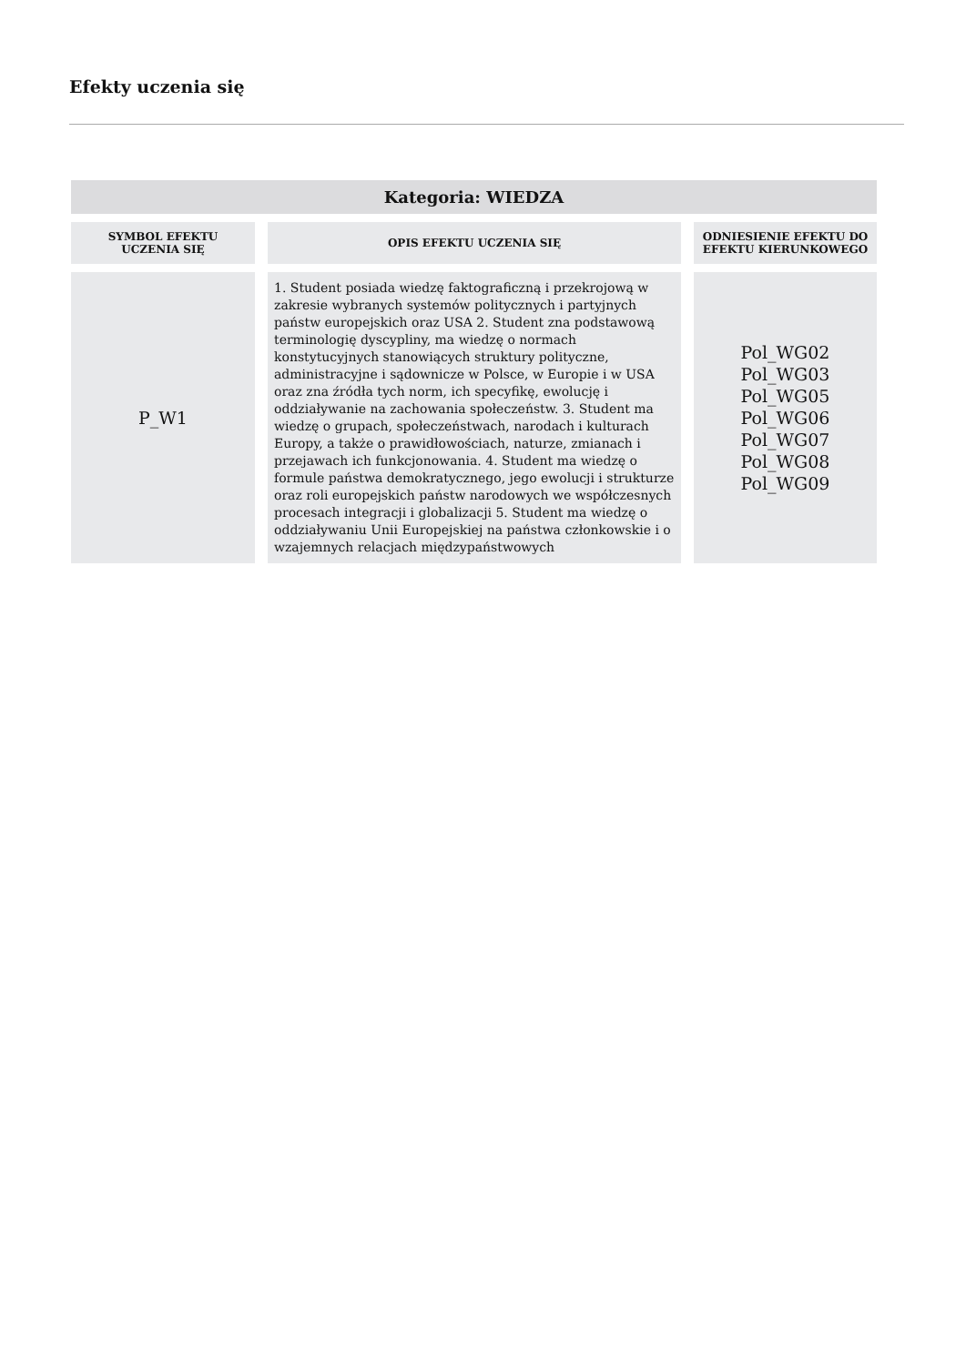Efekty uczenia się
| Kategoria: WIEDZA | | |
| SYMBOL EFEKTU UCZENIA SIĘ | OPIS EFEKTU UCZENIA SIĘ | ODNIESIENIE EFEKTU DO EFEKTU KIERUNKOWEGO |
| P_W1 | 1. Student posiada wiedzę faktograficzną i przekrojową w zakresie wybranych systemów politycznych i partyjnych państw europejskich oraz USA 2. Student zna podstawową terminologię dyscypliny, ma wiedzę o normach konstytucyjnych stanowiących struktury polityczne, administracyjne i sądownicze w Polsce, w Europie i w USA oraz zna źródła tych norm, ich specyfikę, ewolucję i oddziaływanie na zachowania społeczeństw. 3. Student ma wiedzę o grupach, społeczeństwach, narodach i kulturach Europy, a także o prawidłowościach, naturze, zmianach i przejawach ich funkcjonowania. 4. Student ma wiedzę o formule państwa demokratycznego, jego ewolucji i strukturze oraz roli europejskich państw narodowych we współczesnych procesach integracji i globalizacji 5. Student ma wiedzę o oddziaływaniu Unii Europejskiej na państwa członkowskie i o wzajemnych relacjach międzypaństwowych | Pol_WG02 Pol_WG03 Pol_WG05 Pol_WG06 Pol_WG07 Pol_WG08 Pol_WG09 |